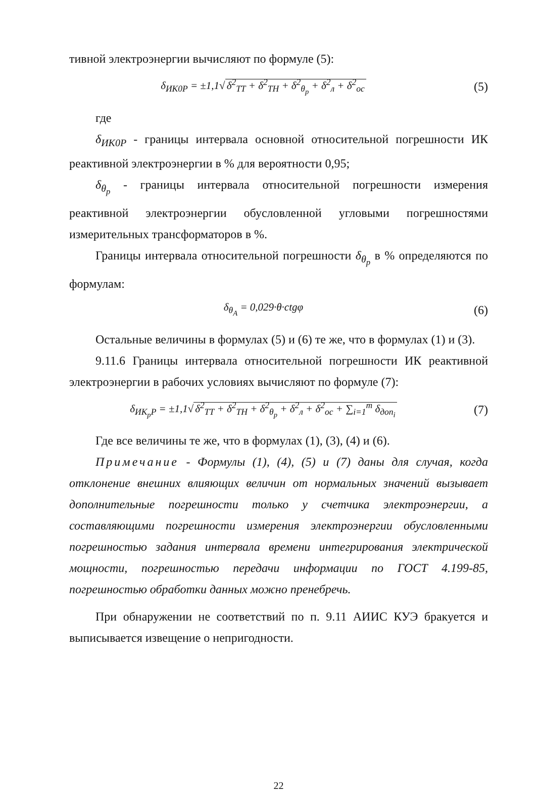тивной электроэнергии вычисляют по формуле (5):
δ<sub>ИК0Р</sub> = ±1,1√ δ<sup>2</sup><sub>ТТ</sub> + δ<sup>2</sup><sub>ТН</sub> + δ<sup>2</sup><sub>θ<sub>р</sub></sub> + δ<sup>2</sup><sub>л</sub> + δ<sup>2</sup><sub>ос</sub>
(5)
где
δ<sub>ИК0Р</sub> - границы интервала основной относительной погрешности ИК реактивной электроэнергии в % для вероятности 0,95;
δ<sub>θ<sub>р</sub></sub> - границы интервала относительной погрешности измерения реактивной электроэнергии обусловленной угловыми погрешностями измерительных трансформаторов в %.
Границы интервала относительной погрешности δ<sub>θ<sub>р</sub></sub> в % определяются по формулам:
δ<sub>θ<sub>А</sub></sub> = 0,029·θ·ctgφ (6)
Остальные величины в формулах (5) и (6) те же, что в формулах (1) и (3).
9.11.6 Границы интервала относительной погрешности ИК реактивной электроэнергии в рабочих условиях вычисляют по формуле (7):
δ<sub>ИК<sub>р</sub>Р</sub> = ±1,1√ δ<sup>2</sup><sub>ТТ</sub> + δ<sup>2</sup><sub>ТН</sub> + δ<sup>2</sup><sub>θ<sub>р</sub></sub> + δ<sup>2</sup><sub>л</sub> + δ<sup>2</sup><sub>ос</sub> + ∑<sub>i=1</sub><sup>m</sup> δ<sub>доп<sub>i</sub></sub>
(7)
Где все величины те же, что в формулах (1), (3), (4) и (6).
Примечание - Формулы (1), (4), (5) и (7) даны для случая, когда отклонение внешних влияющих величин от нормальных значений вызывает дополнительные погрешности только у счетчика электроэнергии, а составляющими погрешности измерения электроэнергии обусловленными погрешностью задания интервала времени интегрирования электрической мощности, погрешностью передачи информации по ГОСТ 4.199-85, погрешностью обработки данных можно пренебречь.
При обнаружении не соответствий по п. 9.11 АИИС КУЭ бракуется и выписывается извещение о непригодности.
22